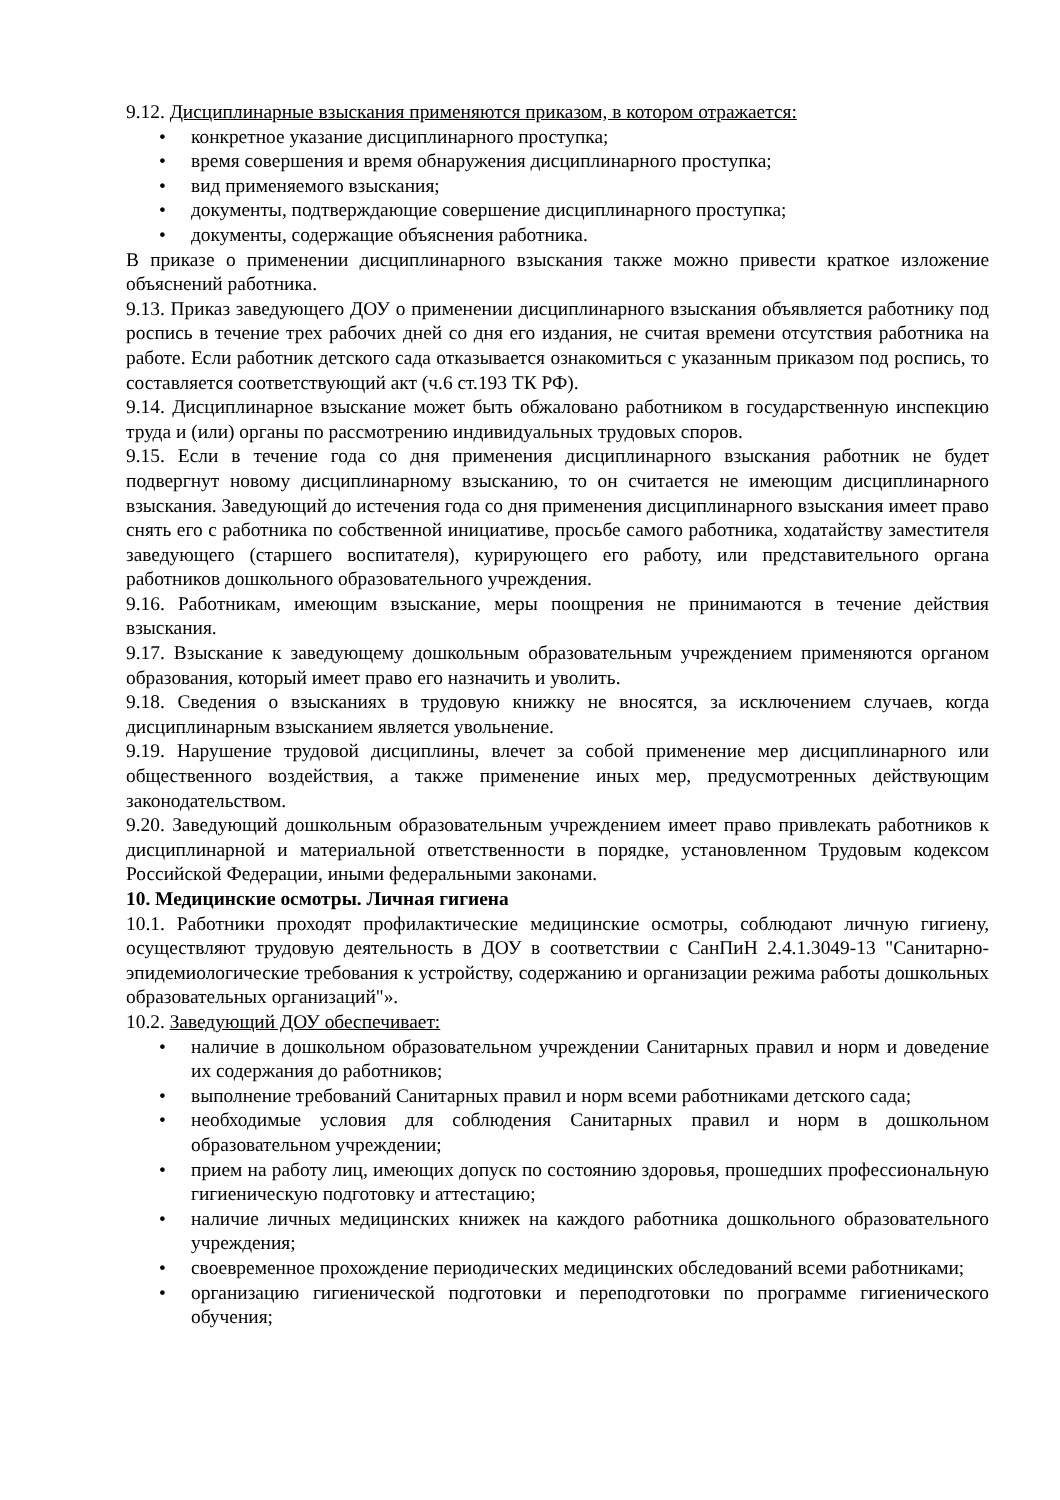9.12. Дисциплинарные взыскания применяются приказом, в котором отражается:
• конкретное указание дисциплинарного проступка;
• время совершения и время обнаружения дисциплинарного проступка;
• вид применяемого взыскания;
• документы, подтверждающие совершение дисциплинарного проступка;
• документы, содержащие объяснения работника.
В приказе о применении дисциплинарного взыскания также можно привести краткое изложение объяснений работника.
9.13. Приказ заведующего ДОУ о применении дисциплинарного взыскания объявляется работнику под роспись в течение трех рабочих дней со дня его издания, не считая времени отсутствия работника на работе. Если работник детского сада отказывается ознакомиться с указанным приказом под роспись, то составляется соответствующий акт (ч.6 ст.193 ТК РФ).
9.14. Дисциплинарное взыскание может быть обжаловано работником в государственную инспекцию труда и (или) органы по рассмотрению индивидуальных трудовых споров.
9.15. Если в течение года со дня применения дисциплинарного взыскания работник не будет подвергнут новому дисциплинарному взысканию, то он считается не имеющим дисциплинарного взыскания. Заведующий до истечения года со дня применения дисциплинарного взыскания имеет право снять его с работника по собственной инициативе, просьбе самого работника, ходатайству заместителя заведующего (старшего воспитателя), курирующего его работу, или представительного органа работников дошкольного образовательного учреждения.
9.16. Работникам, имеющим взыскание, меры поощрения не принимаются в течение действия взыскания.
9.17. Взыскание к заведующему дошкольным образовательным учреждением применяются органом образования, который имеет право его назначить и уволить.
9.18. Сведения о взысканиях в трудовую книжку не вносятся, за исключением случаев, когда дисциплинарным взысканием является увольнение.
9.19. Нарушение трудовой дисциплины, влечет за собой применение мер дисциплинарного или общественного воздействия, а также применение иных мер, предусмотренных действующим законодательством.
9.20. Заведующий дошкольным образовательным учреждением имеет право привлекать работников к дисциплинарной и материальной ответственности в порядке, установленном Трудовым кодексом Российской Федерации, иными федеральными законами.
10. Медицинские осмотры. Личная гигиена
10.1. Работники проходят профилактические медицинские осмотры, соблюдают личную гигиену, осуществляют трудовую деятельность в ДОУ в соответствии с СанПиН 2.4.1.3049-13 "Санитарно-эпидемиологические требования к устройству, содержанию и организации режима работы дошкольных образовательных организаций"».
10.2. Заведующий ДОУ обеспечивает:
• наличие в дошкольном образовательном учреждении Санитарных правил и норм и доведение их содержания до работников;
• выполнение требований Санитарных правил и норм всеми работниками детского сада;
• необходимые условия для соблюдения Санитарных правил и норм в дошкольном образовательном учреждении;
• прием на работу лиц, имеющих допуск по состоянию здоровья, прошедших профессиональную гигиеническую подготовку и аттестацию;
• наличие личных медицинских книжек на каждого работника дошкольного образовательного учреждения;
• своевременное прохождение периодических медицинских обследований всеми работниками;
• организацию гигиенической подготовки и переподготовки по программе гигиенического обучения;